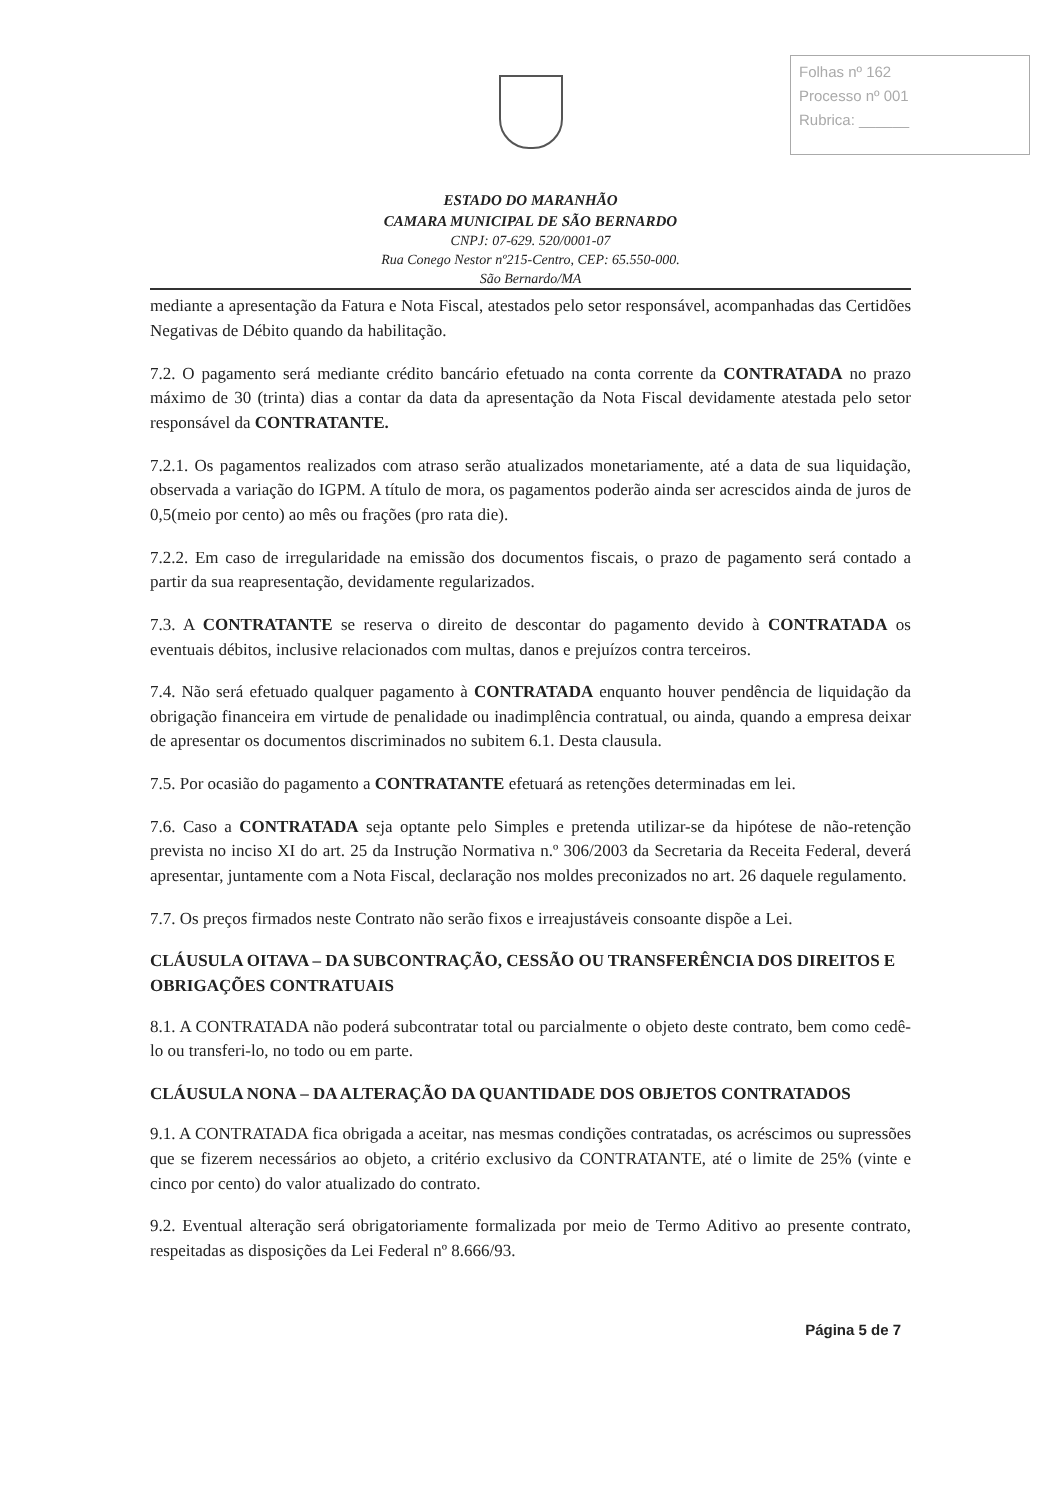Folhas nº 162
Processo nº 001
Rubrica: ______
ESTADO DO MARANHÃO
CAMARA MUNICIPAL DE SÃO BERNARDO
CNPJ: 07-629. 520/0001-07
Rua Conego Nestor nº215-Centro, CEP: 65.550-000.
São Bernardo/MA
mediante a apresentação da Fatura e Nota Fiscal, atestados pelo setor responsável, acompanhadas das Certidões Negativas de Débito quando da habilitação.
7.2. O pagamento será mediante crédito bancário efetuado na conta corrente da CONTRATADA no prazo máximo de 30 (trinta) dias a contar da data da apresentação da Nota Fiscal devidamente atestada pelo setor responsável da CONTRATANTE.
7.2.1. Os pagamentos realizados com atraso serão atualizados monetariamente, até a data de sua liquidação, observada a variação do IGPM. A título de mora, os pagamentos poderão ainda ser acrescidos ainda de juros de 0,5(meio por cento) ao mês ou frações (pro rata die).
7.2.2. Em caso de irregularidade na emissão dos documentos fiscais, o prazo de pagamento será contado a partir da sua reapresentação, devidamente regularizados.
7.3. A CONTRATANTE se reserva o direito de descontar do pagamento devido à CONTRATADA os eventuais débitos, inclusive relacionados com multas, danos e prejuízos contra terceiros.
7.4. Não será efetuado qualquer pagamento à CONTRATADA enquanto houver pendência de liquidação da obrigação financeira em virtude de penalidade ou inadimplência contratual, ou ainda, quando a empresa deixar de apresentar os documentos discriminados no subitem 6.1. Desta clausula.
7.5. Por ocasião do pagamento a CONTRATANTE efetuará as retenções determinadas em lei.
7.6. Caso a CONTRATADA seja optante pelo Simples e pretenda utilizar-se da hipótese de não-retenção prevista no inciso XI do art. 25 da Instrução Normativa n.º 306/2003 da Secretaria da Receita Federal, deverá apresentar, juntamente com a Nota Fiscal, declaração nos moldes preconizados no art. 26 daquele regulamento.
7.7. Os preços firmados neste Contrato não serão fixos e irreajustáveis consoante dispõe a Lei.
CLÁUSULA OITAVA – DA SUBCONTRAÇÃO, CESSÃO OU TRANSFERÊNCIA DOS DIREITOS E OBRIGAÇÕES CONTRATUAIS
8.1. A CONTRATADA não poderá subcontratar total ou parcialmente o objeto deste contrato, bem como cedê-lo ou transferi-lo, no todo ou em parte.
CLÁUSULA NONA – DA ALTERAÇÃO DA QUANTIDADE DOS OBJETOS CONTRATADOS
9.1. A CONTRATADA fica obrigada a aceitar, nas mesmas condições contratadas, os acréscimos ou supressões que se fizerem necessários ao objeto, a critério exclusivo da CONTRATANTE, até o limite de 25% (vinte e cinco por cento) do valor atualizado do contrato.
9.2. Eventual alteração será obrigatoriamente formalizada por meio de Termo Aditivo ao presente contrato, respeitadas as disposições da Lei Federal nº 8.666/93.
Página 5 de 7